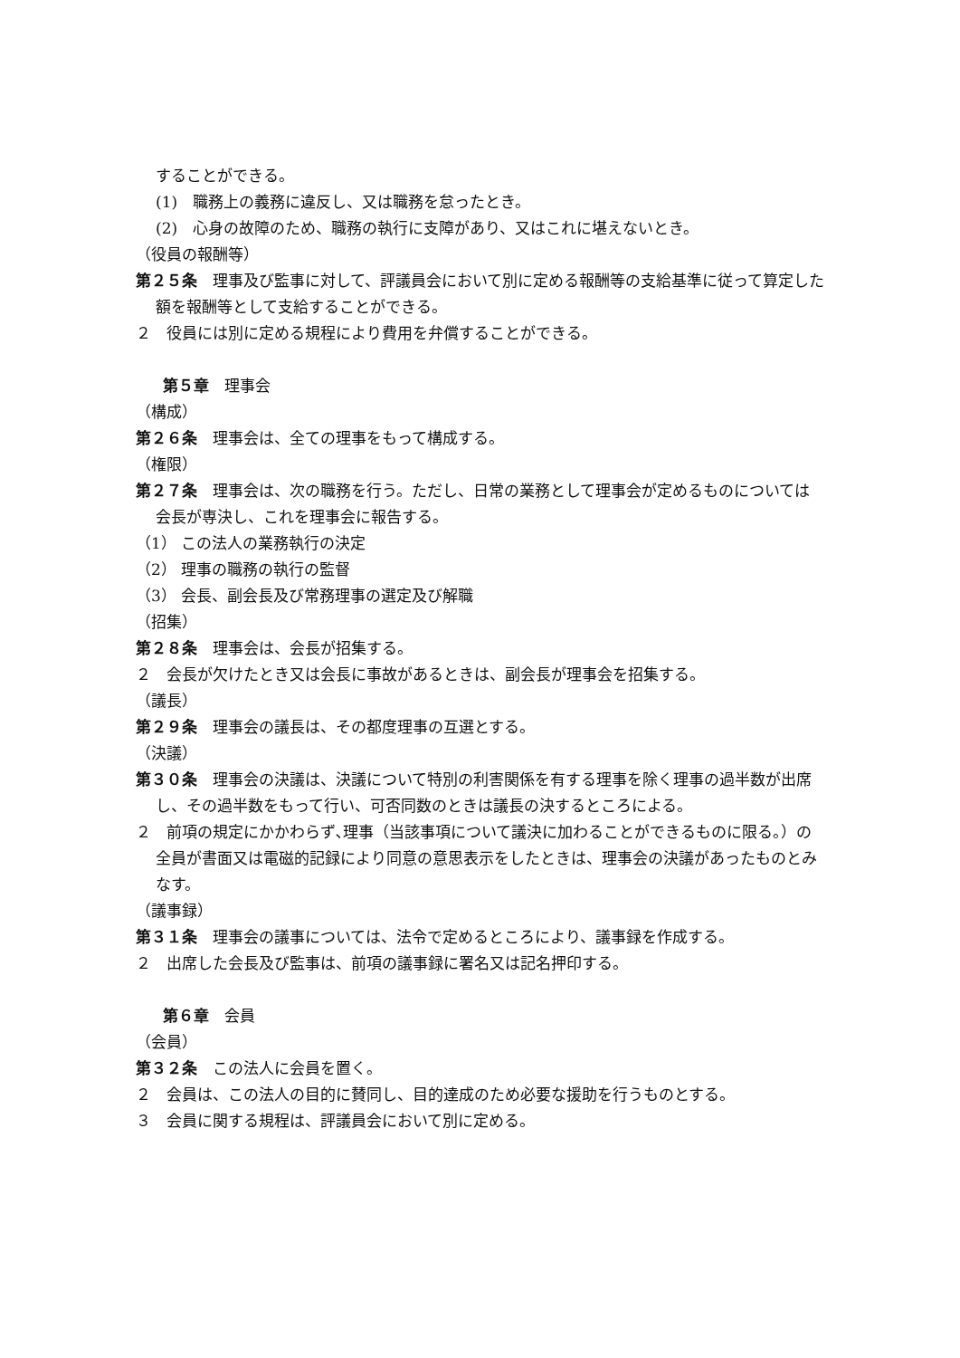することができる。
(1)　職務上の義務に違反し、又は職務を怠ったとき。
(2)　心身の故障のため、職務の執行に支障があり、又はこれに堪えないとき。
（役員の報酬等）
第２５条　理事及び監事に対して、評議員会において別に定める報酬等の支給基準に従って算定した額を報酬等として支給することができる。
２　役員には別に定める規程により費用を弁償することができる。
第５章　理事会
（構成）
第２６条　理事会は、全ての理事をもって構成する。
（権限）
第２７条　理事会は、次の職務を行う。ただし、日常の業務として理事会が定めるものについては会長が専決し、これを理事会に報告する。
（1） この法人の業務執行の決定
（2） 理事の職務の執行の監督
（3） 会長、副会長及び常務理事の選定及び解職
（招集）
第２８条　理事会は、会長が招集する。
２　会長が欠けたとき又は会長に事故があるときは、副会長が理事会を招集する。
（議長）
第２９条　理事会の議長は、その都度理事の互選とする。
（決議）
第３０条　理事会の決議は、決議について特別の利害関係を有する理事を除く理事の過半数が出席し、その過半数をもって行い、可否同数のときは議長の決するところによる。
２　前項の規定にかかわらず､理事（当該事項について議決に加わることができるものに限る。）の全員が書面又は電磁的記録により同意の意思表示をしたときは、理事会の決議があったものとみなす。
（議事録）
第３１条　理事会の議事については、法令で定めるところにより、議事録を作成する。
２　出席した会長及び監事は、前項の議事録に署名又は記名押印する。
第６章　会員
（会員）
第３２条　この法人に会員を置く。
２　会員は、この法人の目的に賛同し、目的達成のため必要な援助を行うものとする。
３　会員に関する規程は、評議員会において別に定める。